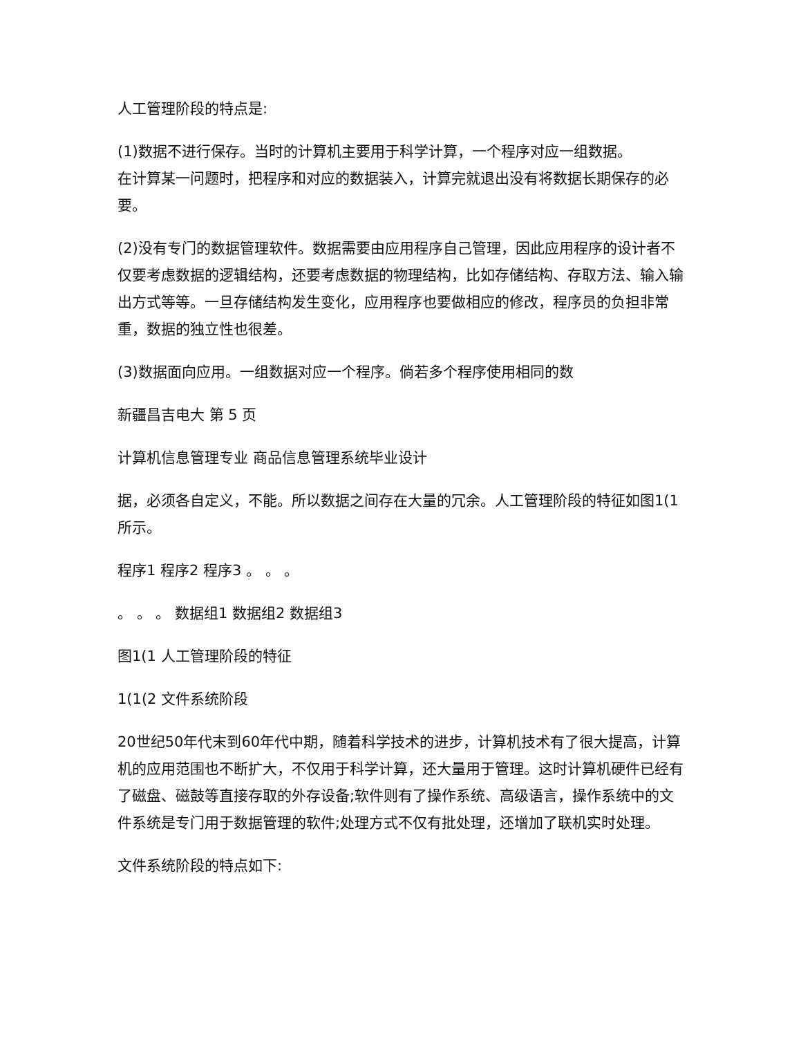人工管理阶段的特点是:
(1)数据不进行保存。当时的计算机主要用于科学计算，一个程序对应一组数据。
在计算某一问题时，把程序和对应的数据装入，计算完就退出没有将数据长期保存的必要。
(2)没有专门的数据管理软件。数据需要由应用程序自己管理，因此应用程序的设计者不仅要考虑数据的逻辑结构，还要考虑数据的物理结构，比如存储结构、存取方法、输入输出方式等等。一旦存储结构发生变化，应用程序也要做相应的修改，程序员的负担非常重，数据的独立性也很差。
(3)数据面向应用。一组数据对应一个程序。倘若多个程序使用相同的数
新疆昌吉电大 第 5 页
计算机信息管理专业 商品信息管理系统毕业设计
据，必须各自定义，不能。所以数据之间存在大量的冗余。人工管理阶段的特征如图1(1所示。
程序1 程序2 程序3 。 。 。
。 。 。 数据组1 数据组2 数据组3
图1(1 人工管理阶段的特征
1(1(2 文件系统阶段
20世纪50年代末到60年代中期，随着科学技术的进步，计算机技术有了很大提高，计算机的应用范围也不断扩大，不仅用于科学计算，还大量用于管理。这时计算机硬件已经有了磁盘、磁鼓等直接存取的外存设备;软件则有了操作系统、高级语言，操作系统中的文件系统是专门用于数据管理的软件;处理方式不仅有批处理，还增加了联机实时处理。
文件系统阶段的特点如下: